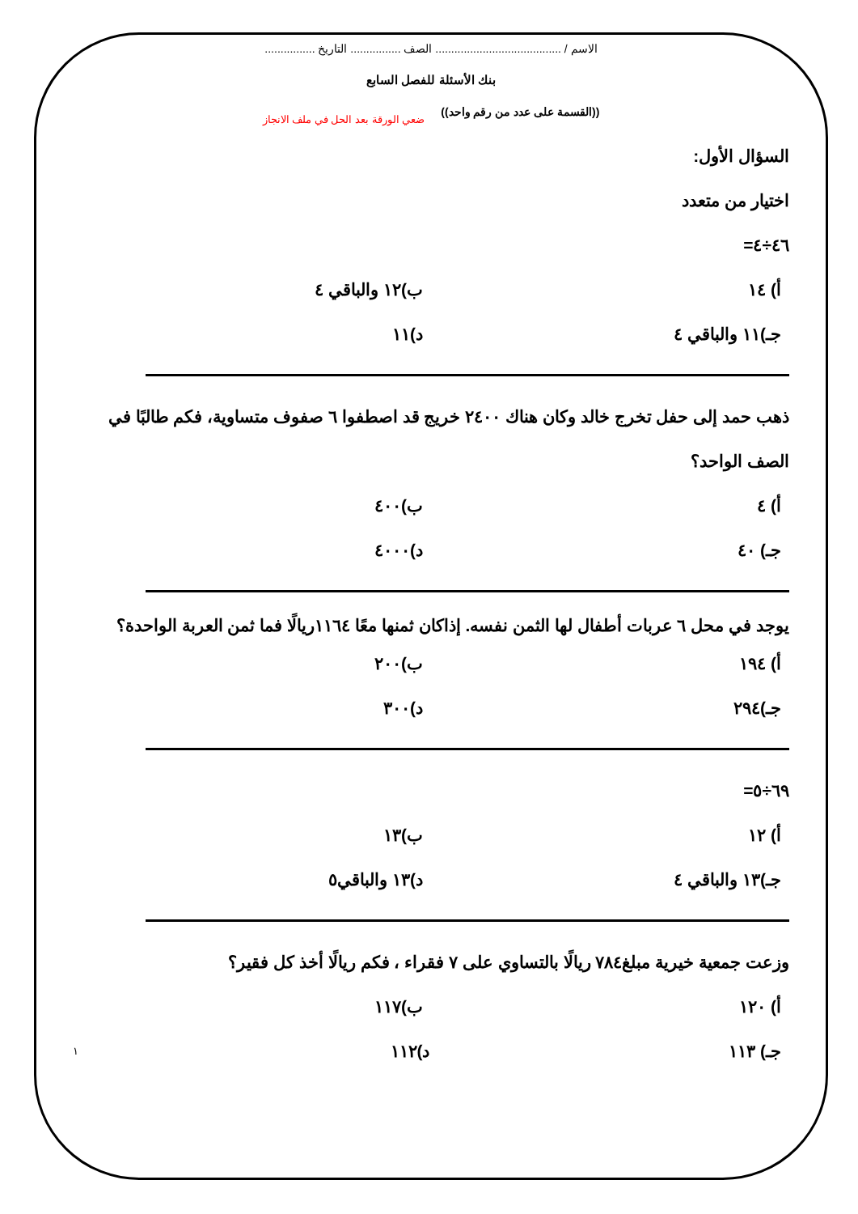الاسم / ........................................ الصف ................ التاريخ ................
بنك الأسئلة للفصل السابع
((القسمة على عدد من رقم واحد)) ضعي الورقة بعد الحل في ملف الانجاز
السؤال الأول:
اختيار من متعدد
٤٦÷٤=
أ) ١٤ ب)١٢ والباقي ٤
جـ)١١ والباقي ٤ د)١١
ذهب حمد إلى حفل تخرج خالد وكان هناك ٢٤٠٠ خريج قد اصطفوا ٦ صفوف متساوية، فكم طالبًا في الصف الواحد؟
أ) ٤ ب)٤٠٠
جـ) ٤٠ د)٤٠٠٠
يوجد في محل ٦ عربات أطفال لها الثمن نفسه. إذاكان ثمنها معًا ١١٦٤ريالًا فما ثمن العربة الواحدة؟
أ) ١٩٤ ب)٢٠٠
جـ)٢٩٤ د)٣٠٠
٦٩÷٥=
أ) ١٢ ب)١٣
جـ)١٣ والباقي ٤ د)١٣ والباقي٥
وزعت جمعية خيرية مبلغ٧٨٤ ريالًا بالتساوي على ٧ فقراء ، فكم ريالًا أخذ كل فقير؟
أ) ١٢٠ ب)١١٧
جـ) ١١٣ د)١١٢ ١